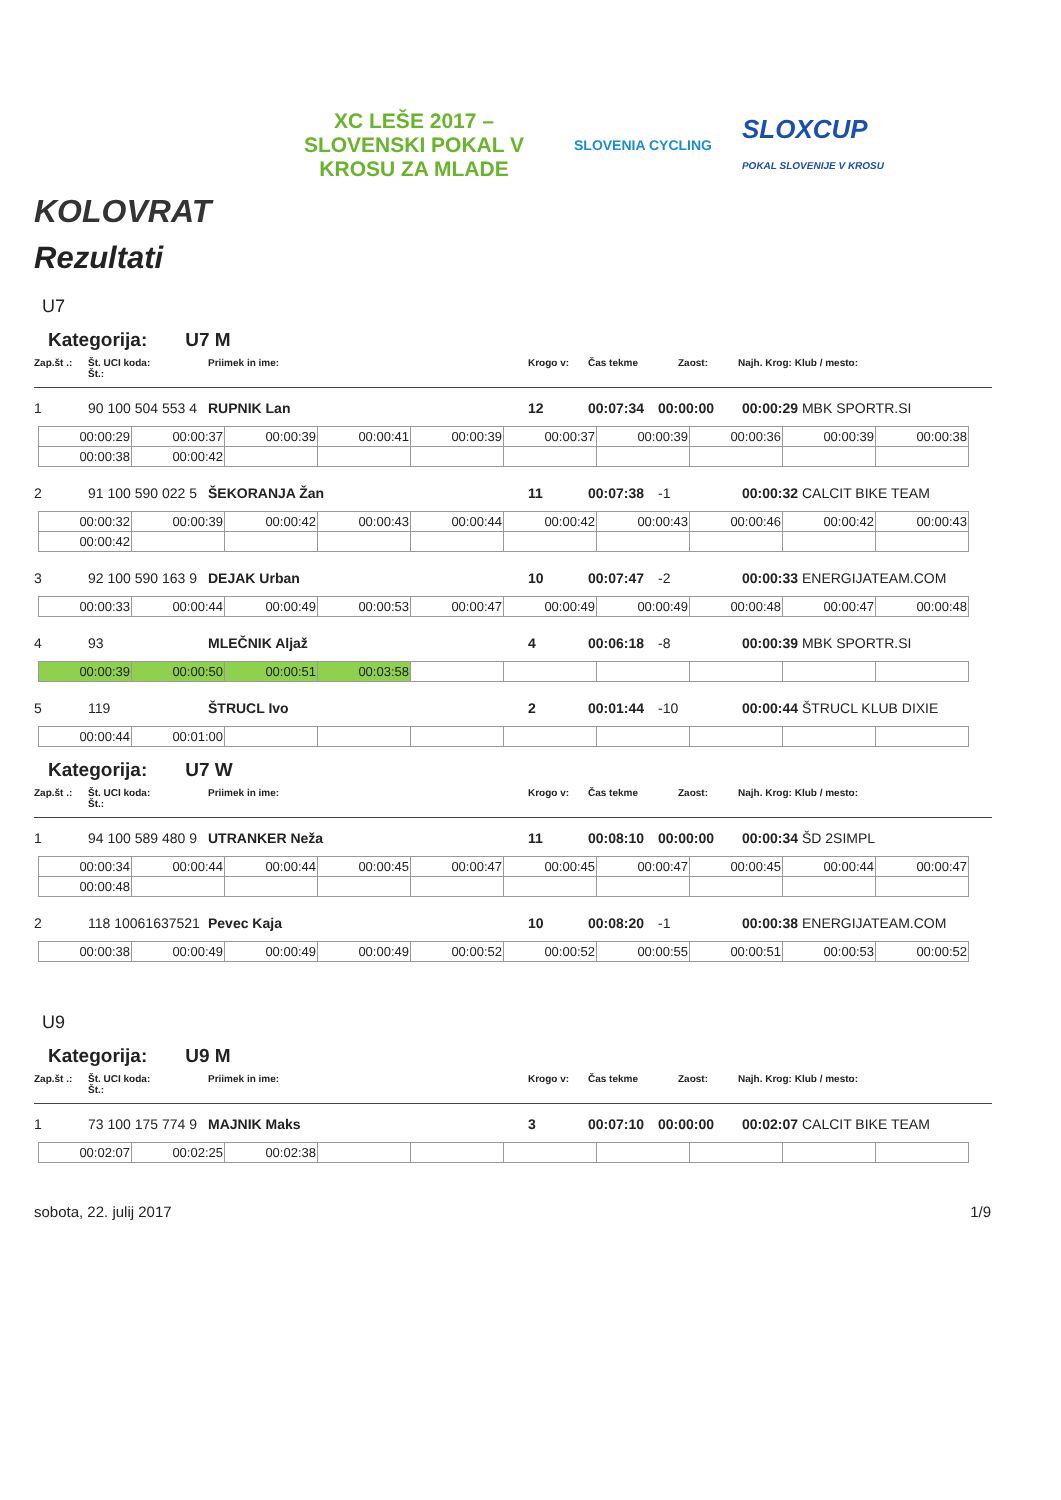KOLOVRAT
XC LEŠE 2017 – SLOVENSKI POKAL V KROSU ZA MLADE
SLOVENIA CYCLING
SLOXCUP
POKAL SLOVENIJE V KROSU
Rezultati
U7
Kategorija: U7 M
| Zap.št .: | Št. UCI koda: Št.: | Priimek in ime: | Krogo v: | Čas tekme | Zaost: | Najh. Krog: Klub / mesto: |
| 1 | 90 100 504 553 4 | RUPNIK Lan | 12 | 00:07:34 | 00:00:00 | 00:00:29 MBK SPORTR.SI |
| 00:00:29 | 00:00:37 | 00:00:39 | 00:00:41 | 00:00:39 | 00:00:37 | 00:00:39 | 00:00:36 | 00:00:39 | 00:00:38 |
| 00:00:38 | 00:00:42 | | | | | | | | |
| 2 | 91 100 590 022 5 | ŠEKORANJA Žan | 11 | 00:07:38 | -1 | 00:00:32 CALCIT BIKE TEAM |
| 00:00:32 | 00:00:39 | 00:00:42 | 00:00:43 | 00:00:44 | 00:00:42 | 00:00:43 | 00:00:46 | 00:00:42 | 00:00:43 |
| 00:00:42 | | | | | | | | | |
| 3 | 92 100 590 163 9 | DEJAK Urban | 10 | 00:07:47 | -2 | 00:00:33 ENERGIJATEAM.COM |
| 00:00:33 | 00:00:44 | 00:00:49 | 00:00:53 | 00:00:47 | 00:00:49 | 00:00:49 | 00:00:48 | 00:00:47 | 00:00:48 |
| 4 | 93 | MLEČNIK Aljaž | 4 | 00:06:18 | -8 | 00:00:39 MBK SPORTR.SI |
| 00:00:39 | 00:00:50 | 00:00:51 | 00:03:58 | | | | | | |
| 5 | 119 | ŠTRUCL Ivo | 2 | 00:01:44 | -10 | 00:00:44 ŠTRUCL KLUB DIXIE |
| 00:00:44 | 00:01:00 | | | | | | | | |
Kategorija: U7 W
| Zap.št .: | Št. UCI koda: Št.: | Priimek in ime: | Krogo v: | Čas tekme | Zaost: | Najh. Krog: Klub / mesto: |
| 1 | 94 100 589 480 9 | UTRANKER Neža | 11 | 00:08:10 | 00:00:00 | 00:00:34 ŠD 2SIMPL |
| 00:00:34 | 00:00:44 | 00:00:44 | 00:00:45 | 00:00:47 | 00:00:45 | 00:00:47 | 00:00:45 | 00:00:44 | 00:00:47 |
| 00:00:48 | | | | | | | | | |
| 2 | 118 10061637521 | Pevec Kaja | 10 | 00:08:20 | -1 | 00:00:38 ENERGIJATEAM.COM |
| 00:00:38 | 00:00:49 | 00:00:49 | 00:00:49 | 00:00:52 | 00:00:52 | 00:00:55 | 00:00:51 | 00:00:53 | 00:00:52 |
U9
Kategorija: U9 M
| Zap.št .: | Št. UCI koda: Št.: | Priimek in ime: | Krogo v: | Čas tekme | Zaost: | Najh. Krog: Klub / mesto: |
| 1 | 73 100 175 774 9 | MAJNIK Maks | 3 | 00:07:10 | 00:00:00 | 00:02:07 CALCIT BIKE TEAM |
| 00:02:07 | 00:02:25 | 00:02:38 | | | | | | | |
sobota, 22. julij 2017 1/9